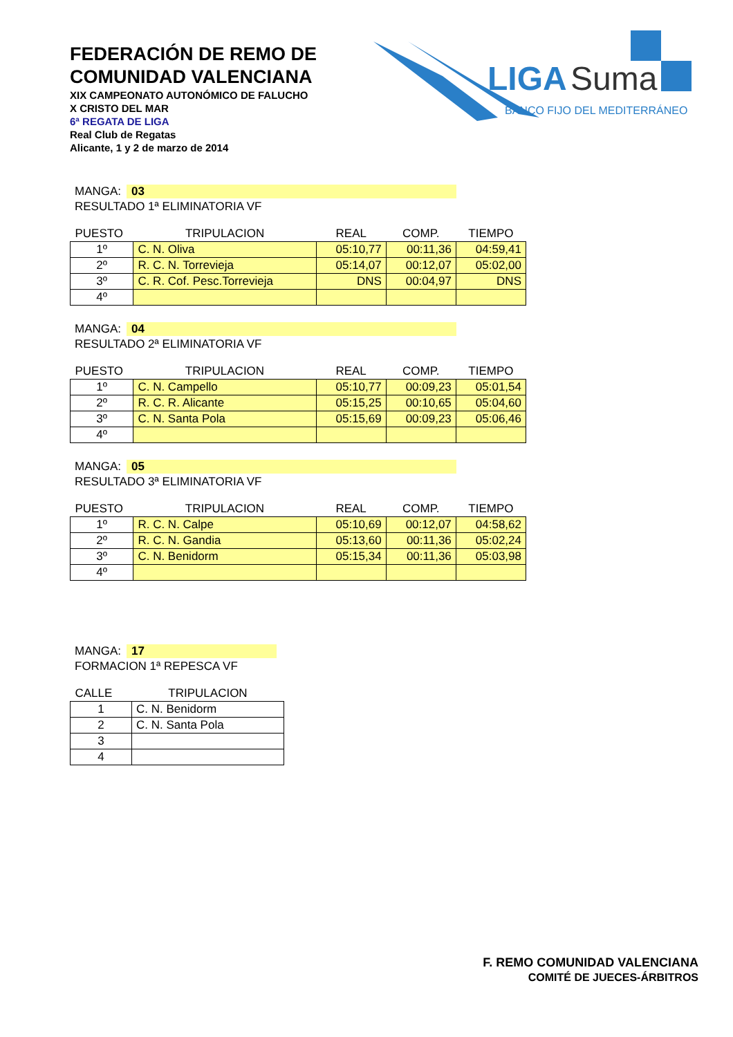FEDERACIÓN DE REMO DE COMUNIDAD VALENCIANA
XIX CAMPEONATO AUTONÓMICO DE FALUCHO
X CRISTO DEL MAR
6ª REGATA DE LIGA
Real Club de Regatas
Alicante, 1 y 2 de marzo de 2014
LIGA
Suma
BANCO FIJO DEL MEDITERRÁNEO
MANGA: 03
RESULTADO 1ª ELIMINATORIA VF
| PUESTO | TRIPULACION | REAL | COMP. | TIEMPO |
| --- | --- | --- | --- | --- |
| 1º | C. N. Oliva | 05:10,77 | 00:11,36 | 04:59,41 |
| 2º | R. C. N. Torrevieja | 05:14,07 | 00:12,07 | 05:02,00 |
| 3º | C. R. Cof. Pesc.Torrevieja | DNS | 00:04,97 | DNS |
| 4º | | | | |
MANGA: 04
RESULTADO 2ª ELIMINATORIA VF
| PUESTO | TRIPULACION | REAL | COMP. | TIEMPO |
| --- | --- | --- | --- | --- |
| 1º | C. N. Campello | 05:10,77 | 00:09,23 | 05:01,54 |
| 2º | R. C. R. Alicante | 05:15,25 | 00:10,65 | 05:04,60 |
| 3º | C. N. Santa Pola | 05:15,69 | 00:09,23 | 05:06,46 |
| 4º | | | | |
MANGA: 05
RESULTADO 3ª ELIMINATORIA VF
| PUESTO | TRIPULACION | REAL | COMP. | TIEMPO |
| --- | --- | --- | --- | --- |
| 1º | R. C. N. Calpe | 05:10,69 | 00:12,07 | 04:58,62 |
| 2º | R. C. N. Gandia | 05:13,60 | 00:11,36 | 05:02,24 |
| 3º | C. N. Benidorm | 05:15,34 | 00:11,36 | 05:03,98 |
| 4º | | | | |
MANGA: 17
FORMACION 1ª REPESCA VF
| CALLE | TRIPULACION |
| --- | --- |
| 1 | C. N. Benidorm |
| 2 | C. N. Santa Pola |
| 3 | |
| 4 | |
F. REMO COMUNIDAD VALENCIANA
COMITÉ DE JUECES-ÁRBITROS